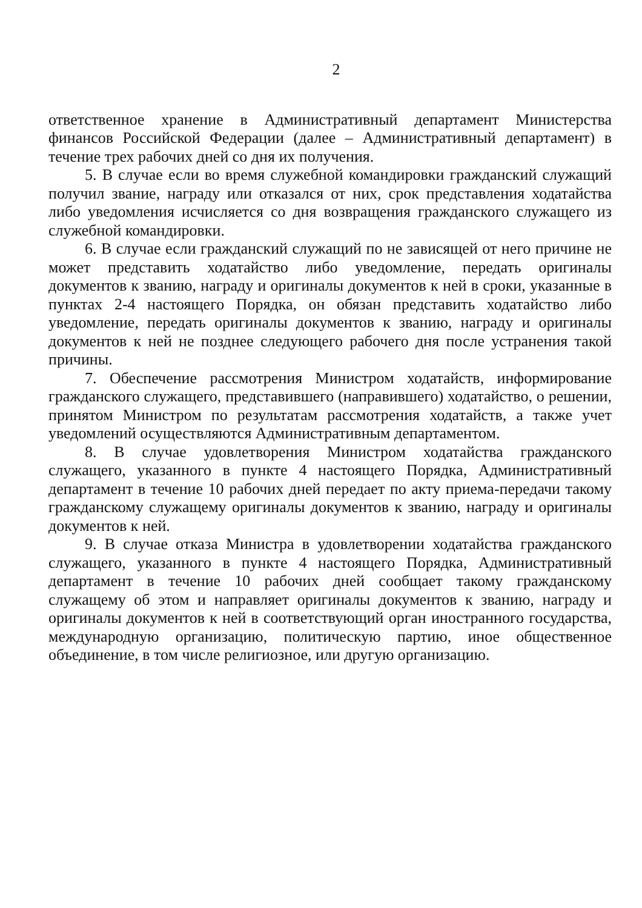2
ответственное хранение в Административный департамент Министерства финансов Российской Федерации (далее – Административный департамент) в течение трех рабочих дней со дня их получения.
5. В случае если во время служебной командировки гражданский служащий получил звание, награду или отказался от них, срок представления ходатайства либо уведомления исчисляется со дня возвращения гражданского служащего из служебной командировки.
6. В случае если гражданский служащий по не зависящей от него причине не может представить ходатайство либо уведомление, передать оригиналы документов к званию, награду и оригиналы документов к ней в сроки, указанные в пунктах 2-4 настоящего Порядка, он обязан представить ходатайство либо уведомление, передать оригиналы документов к званию, награду и оригиналы документов к ней не позднее следующего рабочего дня после устранения такой причины.
7. Обеспечение рассмотрения Министром ходатайств, информирование гражданского служащего, представившего (направившего) ходатайство, о решении, принятом Министром по результатам рассмотрения ходатайств, а также учет уведомлений осуществляются Административным департаментом.
8. В случае удовлетворения Министром ходатайства гражданского служащего, указанного в пункте 4 настоящего Порядка, Административный департамент в течение 10 рабочих дней передает по акту приема-передачи такому гражданскому служащему оригиналы документов к званию, награду и оригиналы документов к ней.
9. В случае отказа Министра в удовлетворении ходатайства гражданского служащего, указанного в пункте 4 настоящего Порядка, Административный департамент в течение 10 рабочих дней сообщает такому гражданскому служащему об этом и направляет оригиналы документов к званию, награду и оригиналы документов к ней в соответствующий орган иностранного государства, международную организацию, политическую партию, иное общественное объединение, в том числе религиозное, или другую организацию.